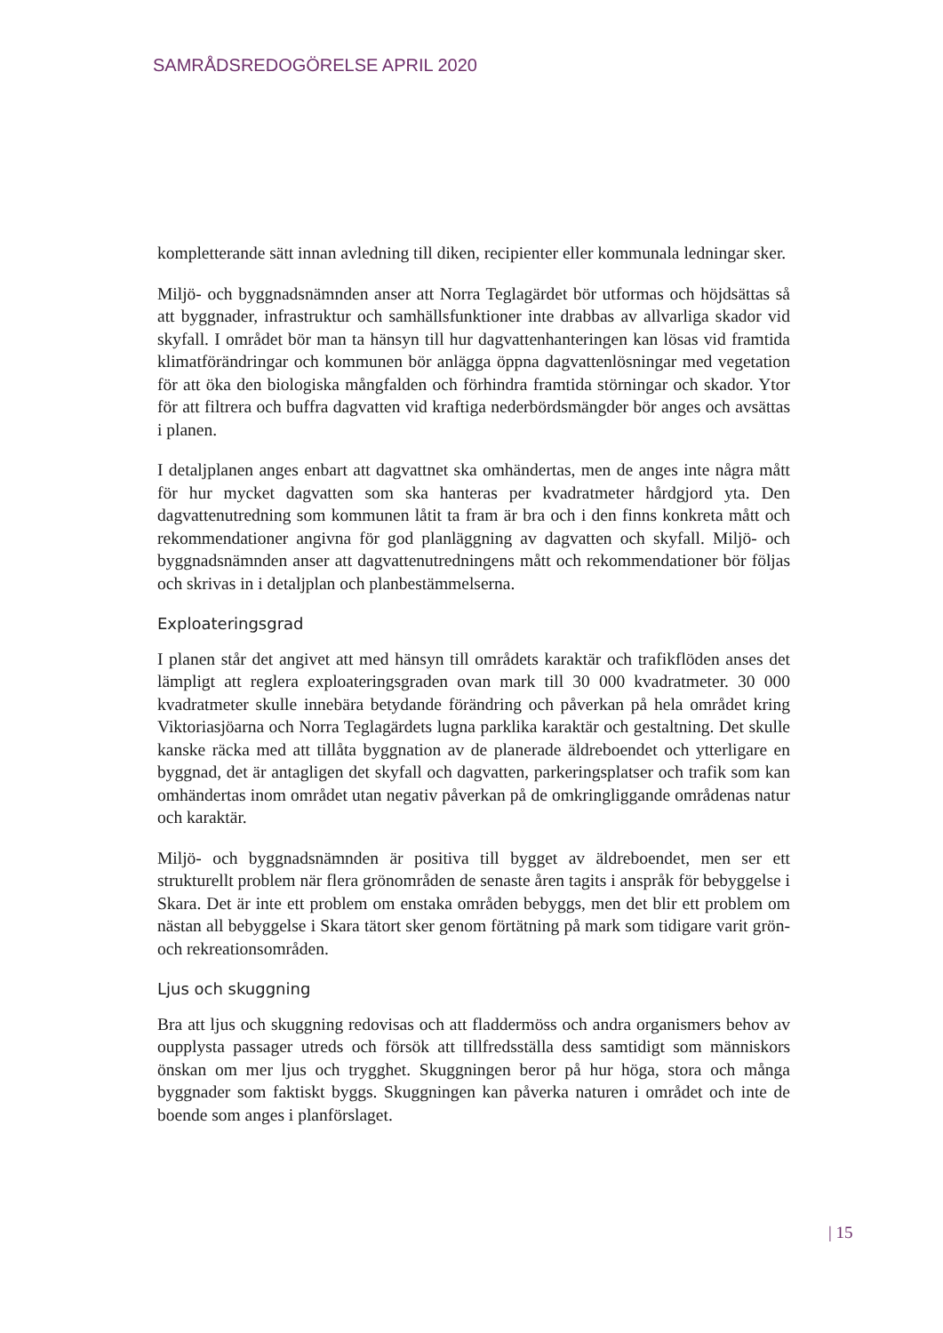SAMRÅDSREDOGÖRELSE APRIL 2020
kompletterande sätt innan avledning till diken, recipienter eller kommunala ledningar sker.
Miljö- och byggnadsnämnden anser att Norra Teglagärdet bör utformas och höjdsättas så att byggnader, infrastruktur och samhällsfunktioner inte drabbas av allvarliga skador vid skyfall. I området bör man ta hänsyn till hur dagvattenhanteringen kan lösas vid framtida klimatförändringar och kommunen bör anlägga öppna dagvattenlösningar med vegetation för att öka den biologiska mångfalden och förhindra framtida störningar och skador. Ytor för att filtrera och buffra dagvatten vid kraftiga nederbördsmängder bör anges och avsättas i planen.
I detaljplanen anges enbart att dagvattnet ska omhändertas, men de anges inte några mått för hur mycket dagvatten som ska hanteras per kvadratmeter hårdgjord yta. Den dagvattenutredning som kommunen låtit ta fram är bra och i den finns konkreta mått och rekommendationer angivna för god planläggning av dagvatten och skyfall. Miljö- och byggnadsnämnden anser att dagvattenutredningens mått och rekommendationer bör följas och skrivas in i detaljplan och planbestämmelserna.
Exploateringsgrad
I planen står det angivet att med hänsyn till områdets karaktär och trafikflöden anses det lämpligt att reglera exploateringsgraden ovan mark till 30 000 kvadratmeter. 30 000 kvadratmeter skulle innebära betydande förändring och påverkan på hela området kring Viktoriasjöarna och Norra Teglagärdets lugna parklika karaktär och gestaltning. Det skulle kanske räcka med att tillåta byggnation av de planerade äldreboendet och ytterligare en byggnad, det är antagligen det skyfall och dagvatten, parkeringsplatser och trafik som kan omhändertas inom området utan negativ påverkan på de omkringliggande områdenas natur och karaktär.
Miljö- och byggnadsnämnden är positiva till bygget av äldreboendet, men ser ett strukturellt problem när flera grönområden de senaste åren tagits i anspråk för bebyggelse i Skara. Det är inte ett problem om enstaka områden bebyggs, men det blir ett problem om nästan all bebyggelse i Skara tätort sker genom förtätning på mark som tidigare varit grön- och rekreationsområden.
Ljus och skuggning
Bra att ljus och skuggning redovisas och att fladdermöss och andra organismers behov av oupplysta passager utreds och försök att tillfredsställa dess samtidigt som människors önskan om mer ljus och trygghet. Skuggningen beror på hur höga, stora och många byggnader som faktiskt byggs. Skuggningen kan påverka naturen i området och inte de boende som anges i planförslaget.
| 15